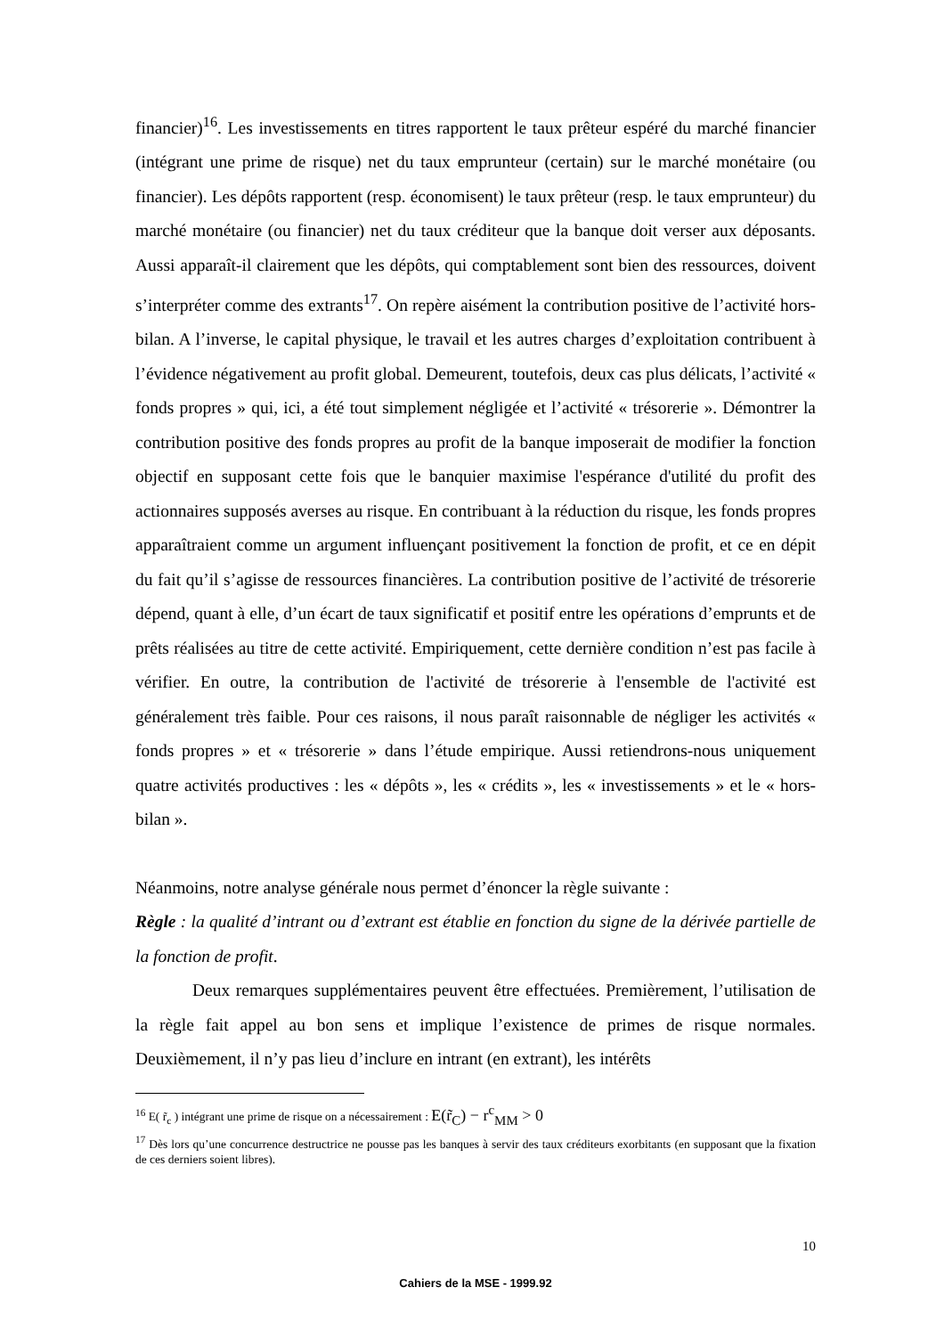financier)<sup>16</sup>. Les investissements en titres rapportent le taux prêteur espéré du marché financier (intégrant une prime de risque) net du taux emprunteur (certain) sur le marché monétaire (ou financier). Les dépôts rapportent (resp. économisent) le taux prêteur (resp. le taux emprunteur) du marché monétaire (ou financier) net du taux créditeur que la banque doit verser aux déposants. Aussi apparaît-il clairement que les dépôts, qui comptablement sont bien des ressources, doivent s’interpréter comme des extrants<sup>17</sup>. On repère aisément la contribution positive de l’activité hors-bilan. A l’inverse, le capital physique, le travail et les autres charges d’exploitation contribuent à l’évidence négativement au profit global. Demeurent, toutefois, deux cas plus délicats, l’activité « fonds propres » qui, ici, a été tout simplement négligée et l’activité « trésorerie ». Démontrer la contribution positive des fonds propres au profit de la banque imposerait de modifier la fonction objectif en supposant cette fois que le banquier maximise l'espérance d'utilité du profit des actionnaires supposés averses au risque. En contribuant à la réduction du risque, les fonds propres apparaîtraient comme un argument influençant positivement la fonction de profit, et ce en dépit du fait qu’il s’agisse de ressources financières. La contribution positive de l’activité de trésorerie dépend, quant à elle, d’un écart de taux significatif et positif entre les opérations d’emprunts et de prêts réalisées au titre de cette activité. Empiriquement, cette dernière condition n’est pas facile à vérifier. En outre, la contribution de l'activité de trésorerie à l'ensemble de l'activité est généralement très faible. Pour ces raisons, il nous paraît raisonnable de négliger les activités « fonds propres » et « trésorerie » dans l’étude empirique. Aussi retiendrons-nous uniquement quatre activités productives : les « dépôts », les « crédits », les « investissements » et le « hors-bilan ».
Néanmoins, notre analyse générale nous permet d’énoncer la règle suivante :
Règle : la qualité d’intrant ou d’extrant est établie en fonction du signe de la dérivée partielle de la fonction de profit.
Deux remarques supplémentaires peuvent être effectuées. Premièrement, l’utilisation de la règle fait appel au bon sens et implique l’existence de primes de risque normales. Deuxièmement, il n’y pas lieu d’inclure en intrant (en extrant), les intérêts
<sup>16</sup> E( r̃<sub>c</sub> ) intégrant une prime de risque on a nécessairement : E(r̃<sub>C</sub>) − r<sup>c</sup><sub>MM</sub> > 0
<sup>17</sup> Dès lors qu’une concurrence destructrice ne pousse pas les banques à servir des taux créditeurs exorbitants (en supposant que la fixation de ces derniers soient libres).
10
Cahiers de la MSE - 1999.92